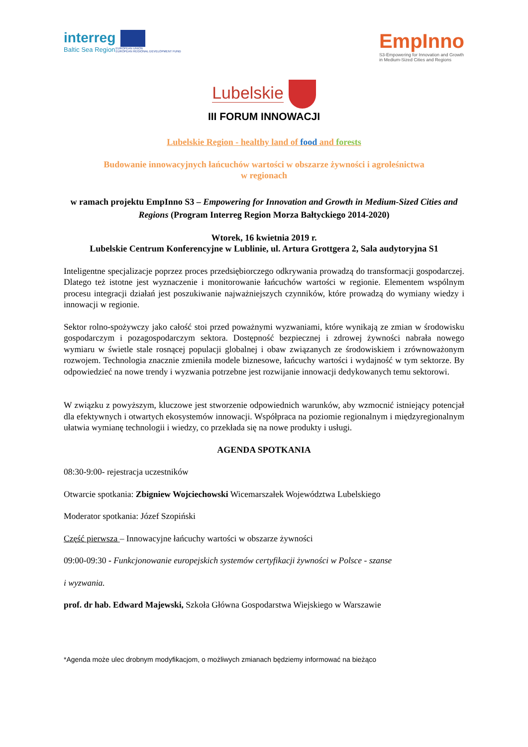interreg
Baltic Sea Region
EUROPEAN UNION
EUROPEAN REGIONAL DEVELOPMENT FUND
EmpInno
S3-Empowering for Innovation and Growth
in Medium-Sized Cities and Regions
Lubelskie
III FORUM INNOWACJI
Lubelskie Region - healthy land of food and forests
Budowanie innowacyjnych łańcuchów wartości w obszarze żywności i agroleśnictwa
w regionach
w ramach projektu EmpInno S3 – Empowering for Innovation and Growth in Medium-Sized Cities and Regions (Program Interreg Region Morza Bałtyckiego 2014-2020)
Wtorek, 16 kwietnia 2019 r.
Lubelskie Centrum Konferencyjne w Lublinie, ul. Artura Grottgera 2, Sala audytoryjna S1
Inteligentne specjalizacje poprzez proces przedsiębiorczego odkrywania prowadzą do transformacji gospodarczej. Dlatego też istotne jest wyznaczenie i monitorowanie łańcuchów wartości w regionie. Elementem wspólnym procesu integracji działań jest poszukiwanie najważniejszych czynników, które prowadzą do wymiany wiedzy i innowacji w regionie.
Sektor rolno-spożywczy jako całość stoi przed poważnymi wyzwaniami, które wynikają ze zmian w środowisku gospodarczym i pozagospodarczym sektora. Dostępność bezpiecznej i zdrowej żywności nabrała nowego wymiaru w świetle stale rosnącej populacji globalnej i obaw związanych ze środowiskiem i zrównoważonym rozwojem. Technologia znacznie zmieniła modele biznesowe, łańcuchy wartości i wydajność w tym sektorze. By odpowiedzieć na nowe trendy i wyzwania potrzebne jest rozwijanie innowacji dedykowanych temu sektorowi.
W związku z powyższym, kluczowe jest stworzenie odpowiednich warunków, aby wzmocnić istniejący potencjał dla efektywnych i otwartych ekosystemów innowacji. Współpraca na poziomie regionalnym i międzyregionalnym ułatwia wymianę technologii i wiedzy, co przekłada się na nowe produkty i usługi.
AGENDA SPOTKANIA
08:30-9:00- rejestracja uczestników
Otwarcie spotkania: Zbigniew Wojciechowski Wicemarszałek Województwa Lubelskiego
Moderator spotkania: Józef Szopiński
Część pierwsza – Innowacyjne łańcuchy wartości w obszarze żywności
09:00-09:30 - Funkcjonowanie europejskich systemów certyfikacji żywności w Polsce - szanse
i wyzwania.
prof. dr hab. Edward Majewski, Szkoła Główna Gospodarstwa Wiejskiego w Warszawie
*Agenda może ulec drobnym modyfikacjom, o możliwych zmianach będziemy informować na bieżąco